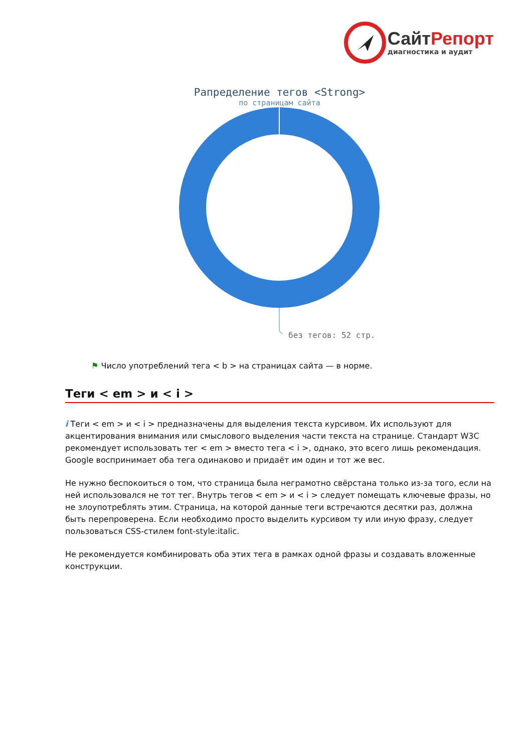СайтРепорт
диагностика и аудит
Рапределение тегов <Strong>
по страницам сайта
без тегов: 52 стр.
⚑ Число употреблений тега < b > на страницах сайта — в норме.
Теги < em > и < i >
i Теги < em > и < i > предназначены для выделения текста курсивом. Их используют для акцентирования внимания или смыслового выделения части текста на странице. Стандарт W3C рекомендует использовать тег < em > вместо тега < i >, однако, это всего лишь рекомендация. Google воспринимает оба тега одинаково и придаёт им один и тот же вес.
Не нужно беспокоиться о том, что страница была неграмотно свёрстана только из-за того, если на ней использовался не тот тег. Внутрь тегов < em > и < i > следует помещать ключевые фразы, но не злоупотреблять этим. Страница, на которой данные теги встречаются десятки раз, должна быть перепроверена. Если необходимо просто выделить курсивом ту или иную фразу, следует пользоваться CSS-стилем font-style:italic.
Не рекомендуется комбинировать оба этих тега в рамках одной фразы и создавать вложенные конструкции.